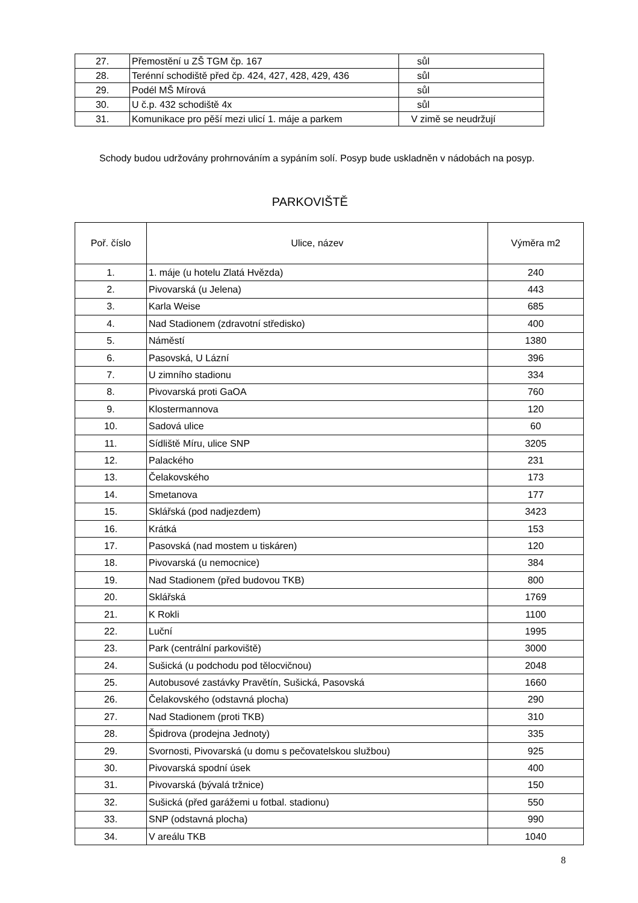| 27. | Přemostění u ZŠ TGM čp. 167 | sůl |
| 28. | Terénní schodiště před čp. 424, 427, 428, 429, 436 | sůl |
| 29. | Podél MŠ Mírová | sůl |
| 30. | U č.p. 432 schodiště 4x | sůl |
| 31. | Komunikace pro pěší mezi ulicí 1. máje a parkem | V zimě se neudržují |
Schody budou udržovány prohrnováním a sypáním solí. Posyp bude uskladněn v nádobách na posyp.
PARKOVIŠTĚ
| Poř. číslo | Ulice, název | Výměra m2 |
| --- | --- | --- |
| 1. | 1. máje (u hotelu Zlatá Hvězda) | 240 |
| 2. | Pivovarská (u Jelena) | 443 |
| 3. | Karla Weise | 685 |
| 4. | Nad Stadionem (zdravotní středisko) | 400 |
| 5. | Náměstí | 1380 |
| 6. | Pasovská, U Lázní | 396 |
| 7. | U zimního stadionu | 334 |
| 8. | Pivovarská proti GaOA | 760 |
| 9. | Klostermannova | 120 |
| 10. | Sadová ulice | 60 |
| 11. | Sídliště Míru, ulice SNP | 3205 |
| 12. | Palackého | 231 |
| 13. | Čelakovského | 173 |
| 14. | Smetanova | 177 |
| 15. | Sklářská (pod nadjezdem) | 3423 |
| 16. | Krátká | 153 |
| 17. | Pasovská (nad mostem u tiskáren) | 120 |
| 18. | Pivovarská (u nemocnice) | 384 |
| 19. | Nad Stadionem (před budovou TKB) | 800 |
| 20. | Sklářská | 1769 |
| 21. | K Rokli | 1100 |
| 22. | Luční | 1995 |
| 23. | Park (centrální parkoviště) | 3000 |
| 24. | Sušická (u podchodu pod tělocvičnou) | 2048 |
| 25. | Autobusové zastávky Pravětín, Sušická, Pasovská | 1660 |
| 26. | Čelakovského (odstavná plocha) | 290 |
| 27. | Nad Stadionem (proti TKB) | 310 |
| 28. | Špidrova (prodejna Jednoty) | 335 |
| 29. | Svornosti, Pivovarská (u domu s pečovatelskou službou) | 925 |
| 30. | Pivovarská spodní úsek | 400 |
| 31. | Pivovarská (bývalá tržnice) | 150 |
| 32. | Sušická (před garážemi u fotbal. stadionu) | 550 |
| 33. | SNP (odstavná plocha) | 990 |
| 34. | V areálu TKB | 1040 |
8